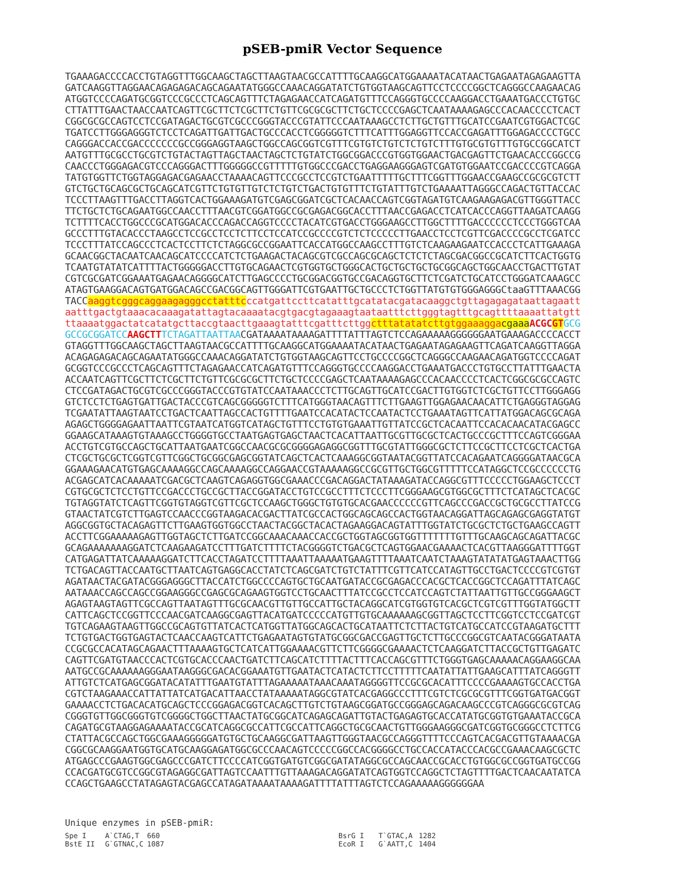pSEB-pmiR Vector Sequence
TGAAAGACCCCACCTGTAGGTTTGGCAAGCTAGCTTAAGTAACGCCATTTTGCAAGGCATGGAAAATACATAACTGAGAATAGAGAAGTTA GATCAAGGTTAGGAACAGAGAGACAGCAGAATATGGGCCAAACAGGATATCTGTGGTAAGCAGTTCCTCCCCGGCTCAGGGCCAAGAACAG ATGGTCCCCAGATGCGGTCCCGCCCTCAGCAGTTTCTAGAGAACCATCAGATGTTTCCAGGGTGCCCCAAGGACCTGAAATGACCCTGTGC CTTATTTGAACTAACCAATCAGTTCGCTTCTCGCTTCTGTTCGCGCGCTTCTGCTCCCCGAGCTCAATAAAAGAGCCCACAACCCCTCACT CGGCGCGCCAGTCCTCCGATAGACTGCGTCGCCCGGGTACCCGTATTCCCAATAAAGCCTCTTGCTGTTTGCATCCGAATCGTGGACTCGC TGATCCTTGGGAGGGTCTCCTCAGATTGATTGACTGCCCACCTCGGGGGTCTTTCATTTGGAGGTTCCACCGAGATTTGGAGACCCCTGCC CAGGGACCACCGACCCCCCCGCCGGGAGGTAAGCTGGCCAGCGGTCGTTTCGTGTCTGTCTCTGTCTTTGTGCGTGTTTGTGCCGGCATCT AATGTTTGCGCCTGCGTCTGTACTAGTTAGCTAACTAGCTCTGTATCTGGCGGACCCGTGGTGGAACTGACGAGTTCTGAACACCCGGCCG CAACCCTGGGAGACGTCCCAGGGACTTTGGGGGCCGTTTTTGTGGCCCGACCTGAGGAAGGGAGTCGATGTGGAATCCGACCCCGTCAGGA TATGTGGTTCTGGTAGGAGACGAGAACCTAAAACAGTTCCCGCCTCCGTCTGAATTTTTGCTTTCGGTTTGGAACCGAAGCCGCGCGTCTT GTCTGCTGCAGCGCTGCAGCATCGTTCTGTGTTGTCTCTGTCTGACTGTGTTTCTGTATTTGTCTGAAAATTAGGGCCAGACTGTTACCAC TCCCTTAAGTTTGACCTTAGGTCACTGGAAAGATGTCGAGCGGATCGCTCACAACCAGTCGGTAGATGTCAAGAAGAGACGTTGGGTTACC TTCTGCTCTGCAGAATGGCCAACCTTTAACGTCGGATGGCCGCGAGACGGCACCTTTAACCGAGACCTCATCACCCAGGTTAAGATCAAGG TCTTTTCACCTGGCCCGCATGGACACCCAGACCAGGTCCCCTACATCGTGACCTGGGAAGCCTTGGCTTTTGACCCCCCTCCCTGGGTCAA GCCCTTTGTACACCCTAAGCCTCCGCCTCCTCTTCCTCCATCCGCCCCGTCTCTCCCCCTTGAACCTCCTCGTTCGACCCCGCCTCGATCC TCCCTTTATCCAGCCCTCACTCCTTCTCTAGGCGCCGGAATTCACCATGGCCAAGCCTTTGTCTCAAGAAGAATCCACCCTCATTGAAAGA GCAACGGCTACAATCAACAGCATCCCCATCTCTGAAGACTACAGCGTCGCCAGCGCAGCTCTCTCTAGCGACGGCCGCATCTTCACTGGTG TCAATGTATATCATTTTACTGGGGGACCTTGTGCAGAACTCGTGGTGCTGGGCACTGCTGCTGCTGCGGCAGCTGGCAACCTGACTTGTAT CGTCGCGATCGGAAATGAGAACAGGGGCATCTTGAGCCCCTGCGGACGGTGCCGACAGGTGCTTCTCGATCTGCATCCTGGGATCAAAGCC ATAGTGAAGGACAGTGATGGACAGCCGACGGCAGTTGGGATTCGTGAATTGCTGCCCTCTGGTTATGTGTGGGAGGGCtaaGTTTAAACGG TACCaaggtcgggcaggaagagggcctatttc ccatgattccttcatatttgcatatacgatacaaggctgttagagagataattagaatt aatttgactgtaaacacaaagatattagtacaaaatacgtgacgtagaaagtaataatttcttgggtagtttgcagttttaaaattatgtt ttaaaatggactatcatatgcttaccgtaacttgaaagtatttcgatttcttgg ctttatatatcttgtggaaagga cgaaa ACGCGT GCG GCCGCGGATCC AAGCTT TCTAGATTAATTAACGATAAAATAAAAGATTTTATTTAGTCTCCAGAAAAAGGGGGGAATGAAAGACCCCACCT GTAGGTTTGGCAAGCTAGCTTAAGTAACGCCATTTTGCAAGGCATGGAAAATACATAACTGAGAATAGAGAAGTTCAGATCAAGGTTAGGA ACAGAGAGACAGCAGAATATGGGCCAAACAGGATATCTGTGGTAAGCAGTTCCTGCCCCGGCTCAGGGCCAAGAACAGATGGTCCCCAGAT GCGGTCCCGCCCTCAGCAGTTTCTAGAGAACCATCAGATGTTTCCAGGGTGCCCCAAGGACCTGAAATGACCCTGTGCCTTATTTGAACTA ACCAATCAGTTCGCTTCTCGCTTCTGTTCGCGCGCTTCTGCTCCCCGAGCTCAATAAAAGAGCCCACAACCCCTCACTCGGCGCGCCAGTC CTCCGATAGACTGCGTCGCCCGGGTACCCGTGTATCCAATAAACCCTCTTGCAGTTGCATCCGACTTGTGGTCTCGCTGTTCCTTGGGAGG GTCTCCTCTGAGTGATTGACTACCCGTCAGCGGGGGTCTTTCATGGGTAACAGTTTCTTGAAGTTGGAGAACAACATTCTGAGGGTAGGAG TCGAATATTAAGTAATCCTGACTCAATTAGCCACTGTTTTGAATCCACATACTCCAATACTCCTGAAATAGTTCATTATGGACAGCGCAGA AGAGCTGGGGAGAATTAATTCGTAATCATGGTCATAGCTGTTTCCTGTGTGAAATTGTTATCCGCTCACAATTCCACACAACATACGAGCC GGAAGCATAAAGTGTAAAGCCTGGGGTGCCTAATGAGTGAGCTAACTCACATTAATTGCGTTGCGCTCACTGCCCGCTTTCCAGTCGGGAA ACCTGTCGTGCCAGCTGCATTAATGAATCGGCCAACGCGCGGGGAGAGGCGGTTTGCGTATTGGGCGCTCTTCCGCTTCCTCGCTCACTGA CTCGCTGCGCTCGGTCGTTCGGCTGCGGCGAGCGGTATCAGCTCACTCAAAGGCGGTAATACGGTTATCCACAGAATCAGGGGATAACGCA GGAAAGAACATGTGAGCAAAAGGCCAGCAAAAGGCCAGGAACCGTAAAAAGGCCGCGTTGCTGGCGTTTTTCCATAGGCTCCGCCCCCCTG ACGAGCATCACAAAAATCGACGCTCAAGTCAGAGGTGGCGAAACCCGACAGGACTATAAAGATACCAGGCGTTTCCCCCTGGAAGCTCCCT CGTGCGCTCTCCTGTTCCGACCCTGCCGCTTACCGGATACCTGTCCGCCTTTCTCCCTTCGGGAAGCGTGGCGCTTTCTCATAGCTCACGC TGTAGGTATCTCAGTTCGGTGTAGGTCGTTCGCTCCAAGCTGGGCTGTGTGCACGAACCCCCCGTTCAGCCCGACCGCTGCGCCTTATCCG GTAACTATCGTCTTGAGTCCAACCCGGTAAGACACGACTTATCGCCACTGGCAGCAGCCACTGGTAACAGGATTAGCAGAGCGAGGTATGT AGGCGGTGCTACAGAGTTCTTGAAGTGGTGGCCTAACTACGGCTACACTAGAAGGACAGTATTTGGTATCTGCGCTCTGCTGAAGCCAGTT ACCTTCGGAAAAAGAGTTGGTAGCTCTTGATCCGGCAAACAAACCACCGCTGGTAGCGGTGGTTTTTTTGTTTGCAAGCAGCAGATTACGC GCAGAAAAAAAGGATCTCAAGAAGATCCTTTGATCTTTTCTACGGGGTCTGACGCTCAGTGGAACGAAAACTCACGTTAAGGGATTTTGGT CATGAGATTATCAAAAAGGATCTTCACCTAGATCCTTTTAAATTAAAAATGAAGTTTTAAATCAATCTAAAGTATATATGAGTAAACTTGG TCTGACAGTTACCAATGCTTAATCAGTGAGGCACCTATCTCAGCGATCTGTCTATTTCGTTCATCCATAGTTGCCTGACTCCCCGTCGTGT AGATAACTACGATACGGGAGGGCTTACCATCTGGCCCCAGTGCTGCAATGATACCGCGAGACCCACGCTCACCGGCTCCAGATTTATCAGC AATAAACCAGCCAGCCGGAAGGGCCGAGCGCAGAAGTGGTCCTGCAACTTTATCCGCCTCCATCCAGTCTATTAATTGTTGCCGGGAAGCT AGAGTAAGTAGTTCGCCAGTTAATAGTTTGCGCAACGTTGTTGCCATTGCTACAGGCATCGTGGTGTCACGCTCGTCGTTTGGTATGGCTT CATTCAGCTCCGGTTCCCAACGATCAAGGCGAGTTACATGATCCCCCATGTTGTGCAAAAAAGCGGTTAGCTCCTTCGGTCCTCCGATCGT TGTCAGAAGTAAGTTGGCCGCAGTGTTATCACTCATGGTTATGGCAGCACTGCATAATTCTCTTACTGTCATGCCATCCGTAAGATGCTTT TCTGTGACTGGTGAGTACTCAACCAAGTCATTCTGAGAATAGTGTATGCGGCGACCGAGTTGCTCTTGCCCGGCGTCAATACGGGATAATA CCGCGCCACATAGCAGAACTTTAAAAGTGCTCATCATTGGAAAACGTTCTTCGGGGCGAAAACTCTCAAGGATCTTACCGCTGTTGAGATC CAGTTCGATGTAACCCACTCGTGCACCCAACTGATCTTCAGCATCTTTTACTTTCACCAGCGTTTCTGGGTGAGCAAAAACAGGAAGGCAA AATGCCGCAAAAAAGGGAATAAGGGCGACACGGAAATGTTGAATACTCATACTCTTCCTTTTTCAATATTATTGAAGCATTTATCAGGGTT ATTGTCTCATGAGCGGATACATATTTGAATGTATTTAGAAAAATAAACAAATAGGGGTTCCGCGCACATTTCCCCGAAAAGTGCCACCTGA CGTCTAAGAAACCATTATTATCATGACATTAACCTATAAAAATAGGCGTATCACGAGGCCCTTTCGTCTCGCGCGTTTCGGTGATGACGGT GAAAACCTCTGACACATGCAGCTCCCGGAGACGGTCACAGCTTGTCTGTAAGCGGATGCCGGGAGCAGACAAGCCCGTCAGGGCGCGTCAG CGGGTGTTGGCGGGTGTCGGGGCTGGCTTAACTATGCGGCATCAGAGCAGATTGTACTGAGAGTGCACCATATGCGGTGTGAAATACCGCA CAGATGCGTAAGGAGAAAATACCGCATCAGGCGCCATTCGCCATTCAGGCTGCGCAACTGTTGGGAAGGGCGATCGGTGCGGGCCTCTTCG CTATTACGCCAGCTGGCGAAAGGGGGATGTGCTGCAAGGCGATTAAGTTGGGTAACGCCAGGGTTTTCCCAGTCACGACGTTGTAAAACGA CGGCGCAAGGAATGGTGCATGCAAGGAGATGGCGCCCAACAGTCCCCCGGCCACGGGGCCTGCCACCATACCCACGCCGAAACAAGCGCTC ATGAGCCCGAAGTGGCGAGCCCGATCTTCCCCATCGGTGATGTCGGCGATATAGGCGCCAGCAACCGCACCTGTGGCGCCGGTGATGCCGG CCACGATGCGTCCGGCGTAGAGGCGATTAGTCCAATTTGTTAAAGACAGGATATCAGTGGTCCAGGCTCTAGTTTTGACTCAACAATATCA CCAGCTGAAGCCTATAGAGTACGAGCCATAGATAAAATAAAAGATTTTATTTAGTCTCCAGAAAAAGGGGGGAA
Unique enzymes in pSEB-pmiR:
| Spe I | A`CTAG,T | 660 | BsrG I | T`GTAC,A | 1282 |
| BstE II | G`GTNAC,C | 1087 | EcoR I | G`AATT,C | 1404 |